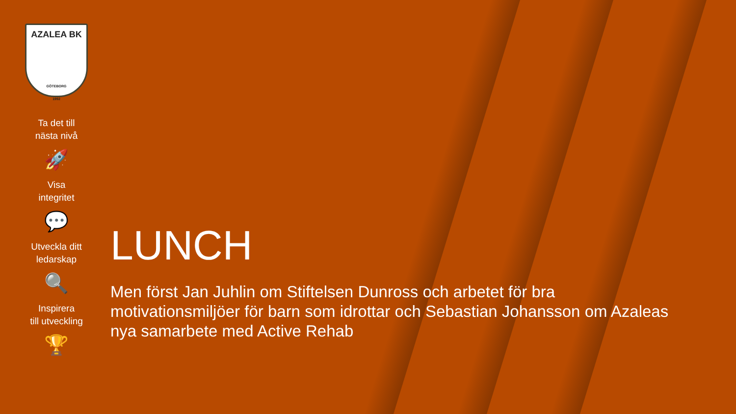AZALEA BK
GÖTEBORG
1992
Ta det till
nästa nivå
🚀
Visa
integritet
💬
Utveckla ditt
ledarskap
🔍
Inspirera
till utveckling
🏆
LUNCH
Men först Jan Juhlin om Stiftelsen Dunross och arbetet för bra motivationsmiljöer för barn som idrottar och Sebastian Johansson om Azaleas nya samarbete med Active Rehab